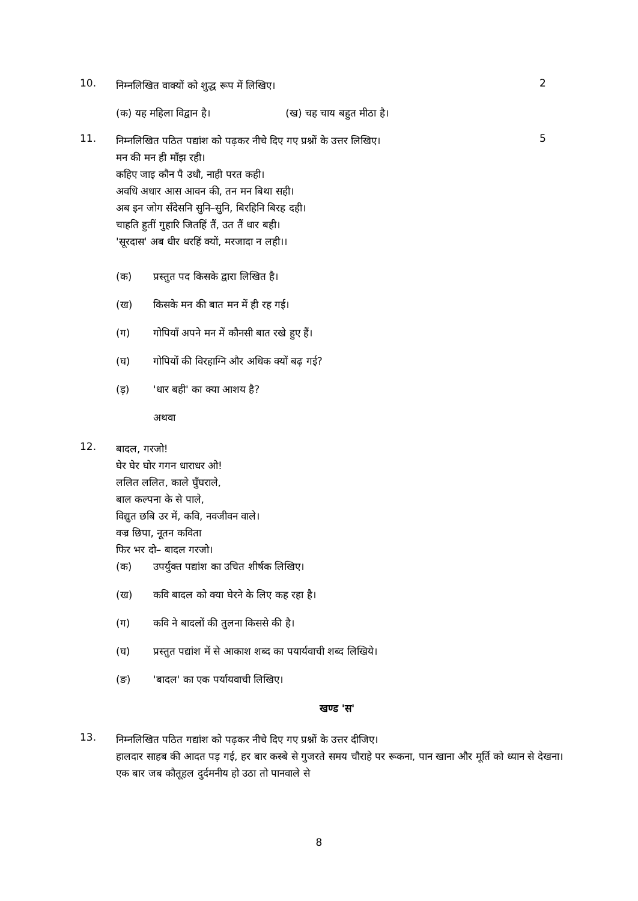10. 2
निम्नलिखित वाक्यों को शुद्ध रूप में लिखिए।
(क) यह महिला विद्वान है। (ख) चह चाय बहुत मीठा है।
11. 5
निम्नलिखित पठित पद्यांश को पढ़कर नीचे दिए गए प्रश्नों के उत्तर लिखिए।
मन की मन ही माँझ रही।
कहिए जाइ कौन पै उधौ, नाही परत कही।
अवधि अधार आस आवन की, तन मन बिथा सही।
अब इन जोग सँदेसनि सुनि–सुनि, बिरहिनि बिरह दही।
चाहति हुतीं गुहारि जितहिं तैं, उत तैं धार बही।
'सूरदास' अब धीर धरहिं क्यों, मरजादा न लही।।
(क) प्रस्तुत पद किसके द्वारा लिखित है।
(ख) किसके मन की बात मन में ही रह गई।
(ग) गोपियाँ अपने मन में कौनसी बात रखे हुए हैं।
(घ) गोपियों की विरहाग्नि और अधिक क्यों बढ़ गई?
(ड़) 'धार बही' का क्या आशय है?
अथवा
12.
बादल, गरजो!
घेर घेर घोर गगन धाराधर ओ!
ललित ललित, काले घुँघराले,
बाल कल्पना के से पाले,
विद्युत छबि उर में, कवि, नवजीवन वाले।
वज्र छिपा, नूतन कविता
फिर भर दो– बादल गरजो।
(क) उपर्युक्त पद्यांश का उचित शीर्षक लिखिए।
(ख) कवि बादल को क्या घेरने के लिए कह रहा है।
(ग) कवि ने बादलों की तुलना किससे की है।
(घ) प्रस्तुत पद्यांश में से आकाश शब्द का पयार्यवाची शब्द लिखिये।
(ङ) 'बादल' का एक पर्यायवाची लिखिए।
खण्ड 'स'
13.
निम्नलिखित पठित गद्यांश को पढ़कर नीचे दिए गए प्रश्नों के उत्तर दीजिए।
हालदार साहब की आदत पड़ गई, हर बार कस्बे से गुजरते समय चौराहे पर रूकना, पान खाना और मूर्ति को ध्यान से देखना। एक बार जब कौतूहल दुर्दमनीय हो उठा तो पानवाले से
8